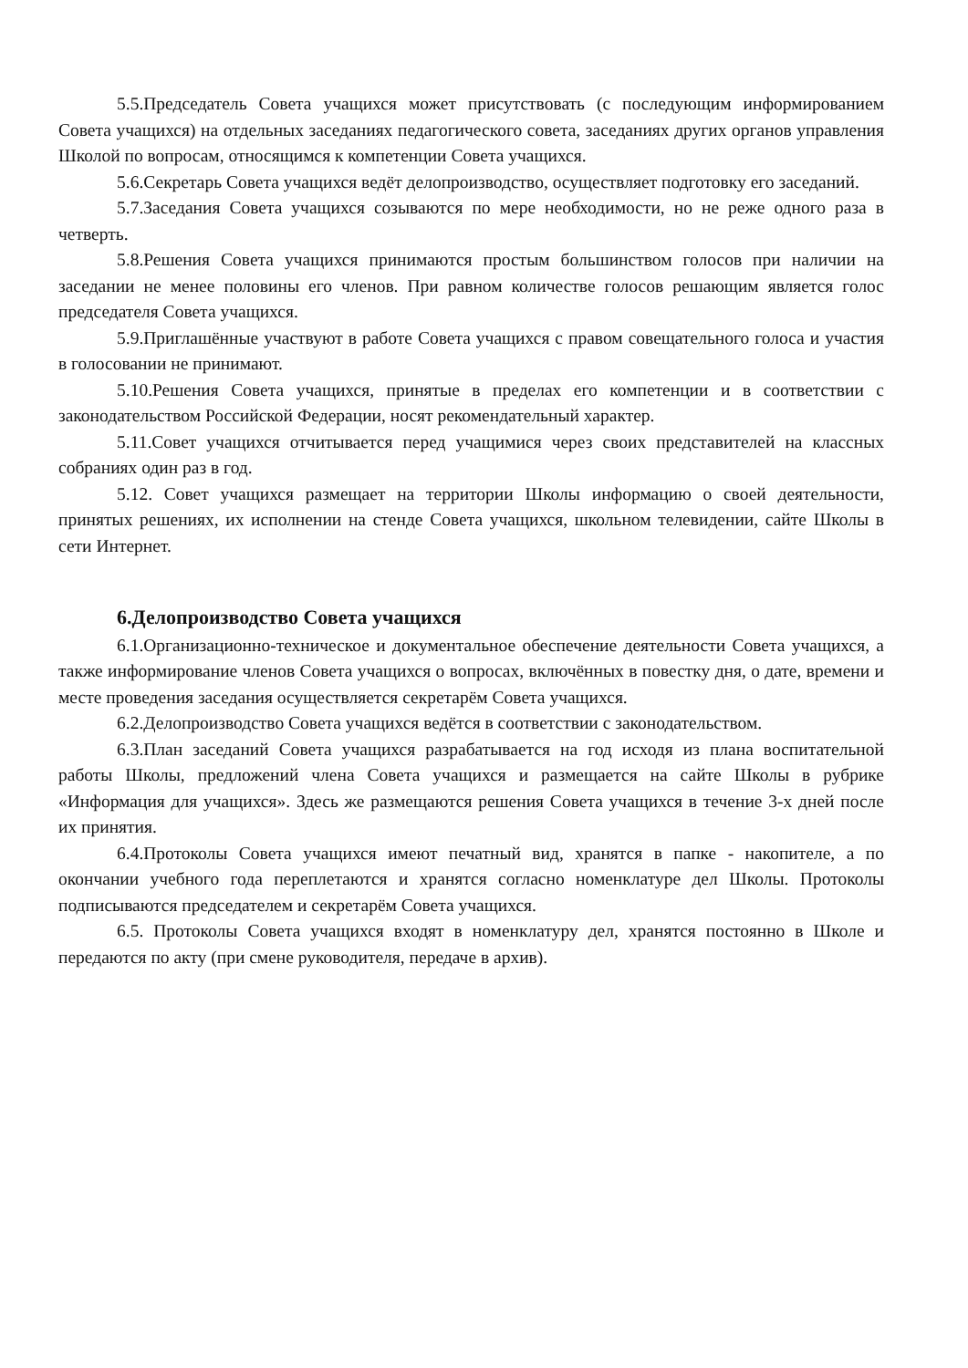5.5.Председатель Совета учащихся может присутствовать (с последующим информированием Совета учащихся) на отдельных заседаниях педагогического совета, заседаниях других органов управления Школой по вопросам, относящимся к компетенции Совета учащихся.
5.6.Секретарь Совета учащихся ведёт делопроизводство, осуществляет подготовку его заседаний.
5.7.Заседания Совета учащихся созываются по мере необходимости, но не реже одного раза в четверть.
5.8.Решения Совета учащихся принимаются простым большинством голосов при наличии на заседании не менее половины его членов. При равном количестве голосов решающим является голос председателя Совета учащихся.
5.9.Приглашённые участвуют в работе Совета учащихся с правом совещательного голоса и участия в голосовании не принимают.
5.10.Решения Совета учащихся, принятые в пределах его компетенции и в соответствии с законодательством Российской Федерации, носят рекомендательный характер.
5.11.Совет учащихся отчитывается перед учащимися через своих представителей на классных собраниях один раз в год.
5.12. Совет учащихся размещает на территории Школы информацию о своей деятельности, принятых решениях, их исполнении на стенде Совета учащихся, школьном телевидении, сайте Школы в сети Интернет.
6.Делопроизводство Совета учащихся
6.1.Организационно-техническое и документальное обеспечение деятельности Совета учащихся, а также информирование членов Совета учащихся о вопросах, включённых в повестку дня, о дате, времени и месте проведения заседания осуществляется секретарём Совета учащихся.
6.2.Делопроизводство Совета учащихся ведётся в соответствии с законодательством.
6.3.План заседаний Совета учащихся разрабатывается на год исходя из плана воспитательной работы Школы, предложений члена Совета учащихся и размещается на сайте Школы в рубрике «Информация для учащихся». Здесь же размещаются решения Совета учащихся в течение 3-х дней после их принятия.
6.4.Протоколы Совета учащихся имеют печатный вид, хранятся в папке - накопителе, а по окончании учебного года переплетаются и хранятся согласно номенклатуре дел Школы. Протоколы подписываются председателем и секретарём Совета учащихся.
6.5. Протоколы Совета учащихся входят в номенклатуру дел, хранятся постоянно в Школе и передаются по акту (при смене руководителя, передаче в архив).